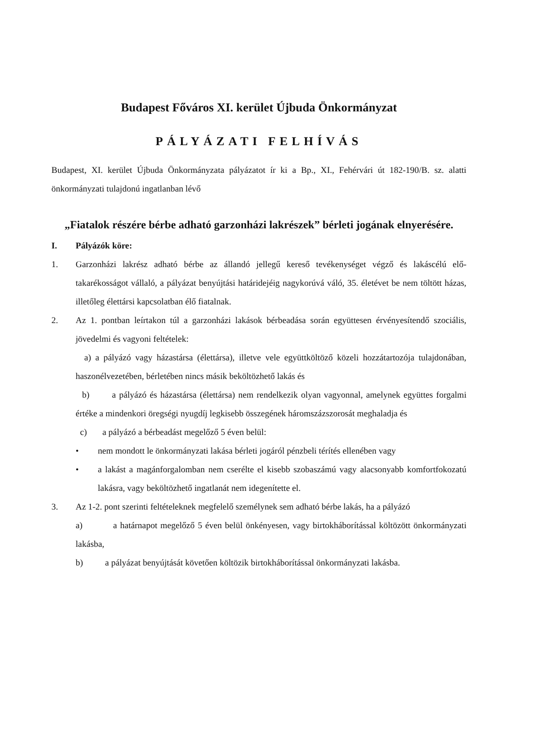Budapest Főváros XI. kerület Újbuda Önkormányzat
PÁLYÁZATI FELHÍVÁS
Budapest, XI. kerület Újbuda Önkormányzata pályázatot ír ki a Bp., XI., Fehérvári út 182-190/B. sz. alatti önkormányzati tulajdonú ingatlanban lévő
„Fiatalok részére bérbe adható garzonházi lakrészek” bérleti jogának elnyerésére.
I. Pályázók köre:
1. Garzonházi lakrész adható bérbe az állandó jellegű kereső tevékenységet végző és lakáscélú elő-takarékosságot vállaló, a pályázat benyújtási határidejéig nagykorúvá váló, 35. életévet be nem töltött házas, illetőleg élettársi kapcsolatban élő fiatalnak.
2. Az 1. pontban leírtakon túl a garzonházi lakások bérbeadása során együttesen érvényesítendő szociális, jövedelmi és vagyoni feltételek:
a) a pályázó vagy házastársa (élettársa), illetve vele együttköltöző közeli hozzátartozója tulajdonában, haszonélvezetében, bérletében nincs másik beköltözhető lakás és
b) a pályázó és házastársa (élettársa) nem rendelkezik olyan vagyonnal, amelynek együttes forgalmi értéke a mindenkori öregségi nyugdíj legkisebb összegének háromszázszorosát meghaladja és
c) a pályázó a bérbeadást megelőző 5 éven belül:
• nem mondott le önkormányzati lakása bérleti jogáról pénzbeli térítés ellenében vagy
• a lakást a magánforgalomban nem cserélte el kisebb szobaszámú vagy alacsonyabb komfortfokozatú lakásra, vagy beköltözhető ingatlanát nem idegenítette el.
3. Az 1-2. pont szerinti feltételeknek megfelelő személynek sem adható bérbe lakás, ha a pályázó
a) a határnapot megelőző 5 éven belül önkényesen, vagy birtokháborítással költözött önkormányzati lakásba,
b) a pályázat benyújtását követően költözik birtokháborítással önkormányzati lakásba.